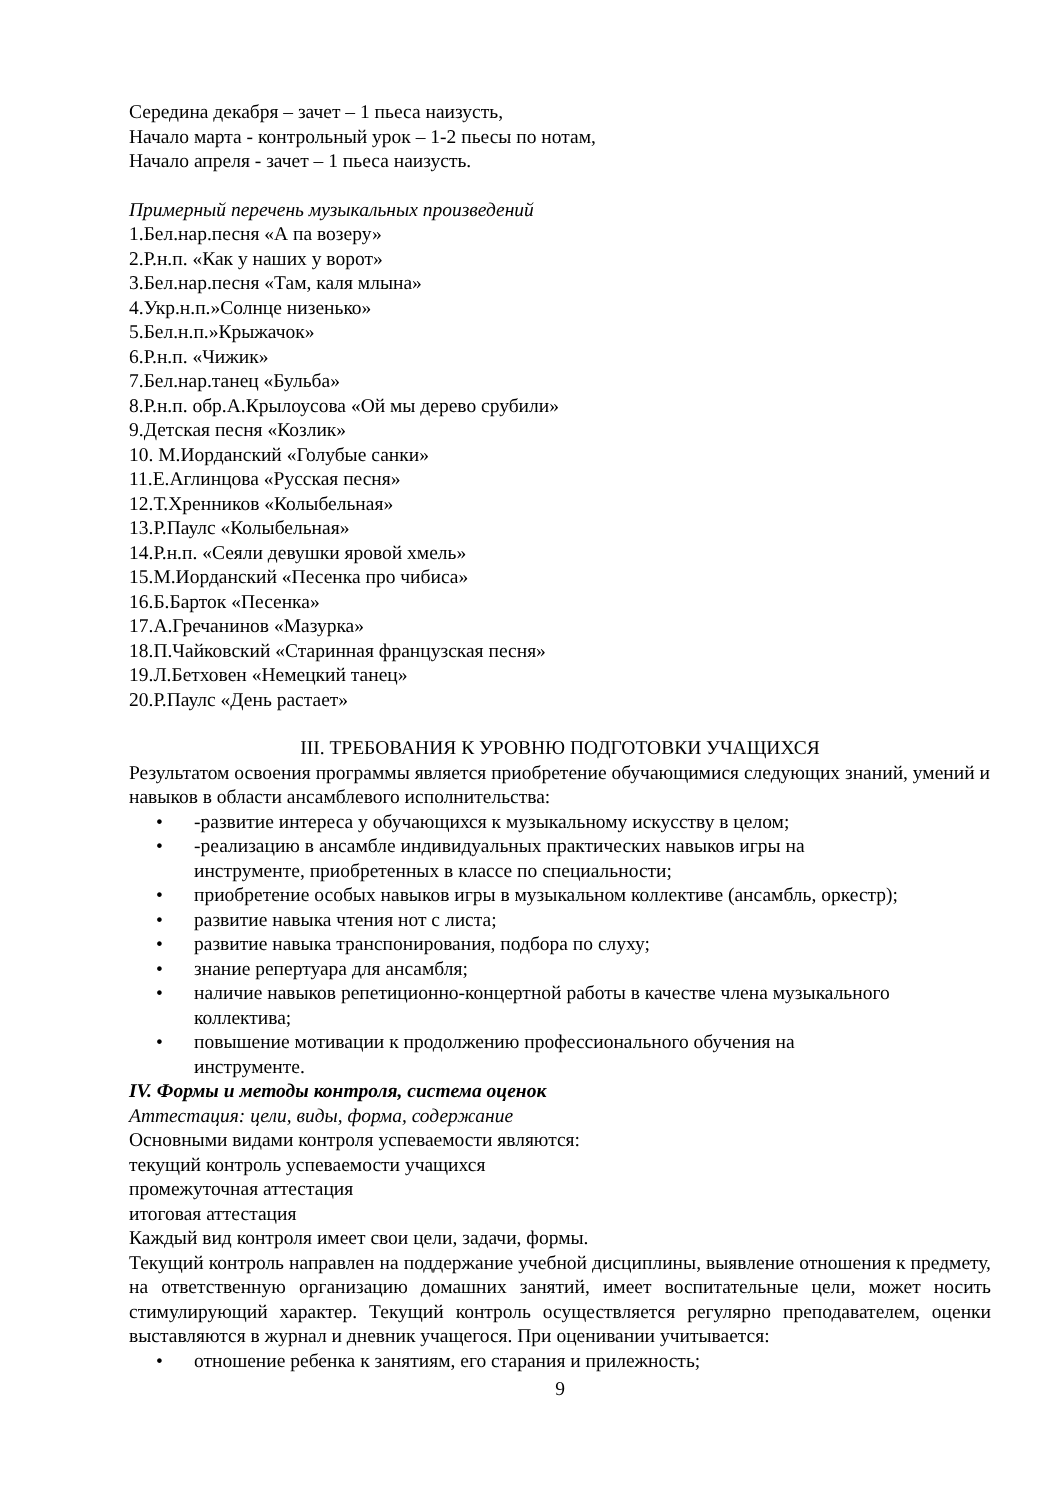Середина декабря – зачет – 1 пьеса наизусть,
Начало марта - контрольный урок – 1-2 пьесы по нотам,
Начало апреля - зачет – 1 пьеса наизусть.
Примерный перечень музыкальных произведений
1.Бел.нар.песня «А па возеру»
2.Р.н.п. «Как у наших у ворот»
3.Бел.нар.песня «Там, каля млына»
4.Укр.н.п.»Солнце низенько»
5.Бел.н.п.»Крыжачок»
6.Р.н.п. «Чижик»
7.Бел.нар.танец «Бульба»
8.Р.н.п. обр.А.Крылоусова «Ой мы дерево срубили»
9.Детская песня «Козлик»
10. М.Иорданский «Голубые санки»
11.Е.Аглинцова «Русская песня»
12.Т.Хренников «Колыбельная»
13.Р.Паулс «Колыбельная»
14.Р.н.п. «Сеяли девушки яровой хмель»
15.М.Иорданский «Песенка про чибиса»
16.Б.Барток «Песенка»
17.А.Гречанинов «Мазурка»
18.П.Чайковский «Старинная французская песня»
19.Л.Бетховен «Немецкий танец»
20.Р.Паулс «День растает»
III. ТРЕБОВАНИЯ К УРОВНЮ ПОДГОТОВКИ УЧАЩИХСЯ
Результатом освоения программы является приобретение обучающимися следующих знаний, умений и навыков в области ансамблевого исполнительства:
• -развитие интереса у обучающихся к музыкальному искусству в целом;
• -реализацию в ансамбле индивидуальных практических навыков игры на
инструменте, приобретенных в классе по специальности;
• приобретение особых навыков игры в музыкальном коллективе (ансамбль, оркестр);
• развитие навыка чтения нот с листа;
• развитие навыка транспонирования, подбора по слуху;
• знание репертуара для ансамбля;
• наличие навыков репетиционно-концертной работы в качестве члена музыкального коллектива;
• повышение мотивации к продолжению профессионального обучения на
инструменте.
IV. Формы и методы контроля, система оценок
Аттестация: цели, виды, форма, содержание
Основными видами контроля успеваемости являются:
текущий контроль успеваемости учащихся
промежуточная аттестация
итоговая аттестация
Каждый вид контроля имеет свои цели, задачи, формы.
Текущий контроль направлен на поддержание учебной дисциплины, выявление отношения к предмету, на ответственную организацию домашних занятий, имеет воспитательные цели, может носить стимулирующий характер. Текущий контроль осуществляется регулярно преподавателем, оценки выставляются в журнал и дневник учащегося. При оценивании учитывается:
• отношение ребенка к занятиям, его старания и прилежность;
9